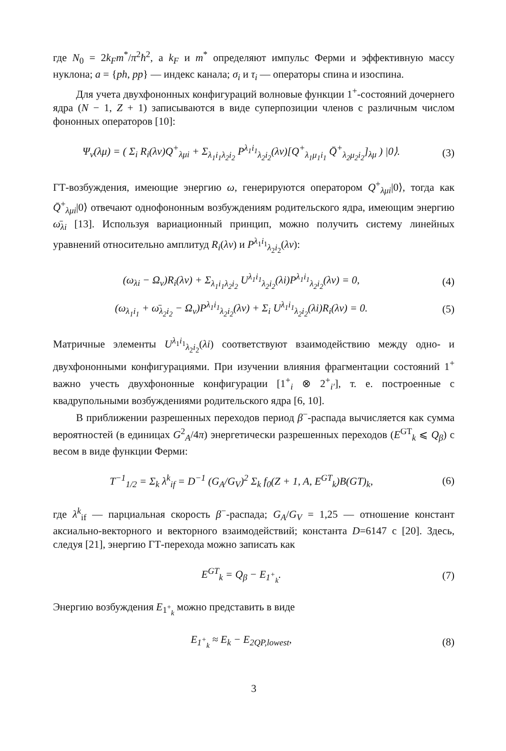где N<sub>0</sub> = 2k<sub>F</sub>m<sup>*</sup>/π<sup>2</sup>ħ<sup>2</sup>, а k<sub>F</sub> и m<sup>*</sup> определяют импульс Ферми и эффективную массу нуклона; a = {ph, pp} — индекс канала; σ<sub>i</sub> и τ<sub>i</sub> — операторы спина и изоспина.
Для учета двухфононных конфигураций волновые функции 1<sup>+</sup>-состояний дочернего ядра (N − 1, Z + 1) записываются в виде суперпозиции членов с различным числом фононных операторов [10]:
Ψ<sub>ν</sub>(λμ) = ( Σ<sub>i</sub> R<sub>i</sub>(λν)Q<sup>+</sup><sub>λμi</sub> + Σ<sub>λ<sub>1</sub>i<sub>1</sub>λ<sub>2</sub>i<sub>2</sub></sub> P<sup>λ<sub>1</sub>i<sub>1</sub></sup><sub>λ<sub>2</sub>i<sub>2</sub></sub>(λν)[Q<sup>+</sup><sub>λ<sub>1</sub>μ<sub>1</sub>i<sub>1</sub></sub> Q̄<sup>+</sup><sub>λ<sub>2</sub>μ<sub>2</sub>i<sub>2</sub></sub>]<sub>λμ</sub> ) |0⟩.
(3)
ГТ-возбуждения, имеющие энергию ω, генерируются оператором Q<sup>+</sup><sub>λμi</sub>|0⟩, тогда как Q̄<sup>+</sup><sub>λμi</sub>|0⟩ отвечают однофононным возбуждениям родительского ядра, имеющим энергию ω̄<sub>λi</sub> [13]. Используя вариационный принцип, можно получить систему линейных уравнений относительно амплитуд R<sub>i</sub>(λν) и P<sup>λ<sub>1</sub>i<sub>1</sub></sup><sub>λ<sub>2</sub>i<sub>2</sub></sub>(λν):
(ω<sub>λi</sub> − Ω<sub>ν</sub>)R<sub>i</sub>(λν) + Σ<sub>λ<sub>1</sub>i<sub>1</sub>λ<sub>2</sub>i<sub>2</sub></sub> U<sup>λ<sub>1</sub>i<sub>1</sub></sup><sub>λ<sub>2</sub>i<sub>2</sub></sub>(λi)P<sup>λ<sub>1</sub>i<sub>1</sub></sup><sub>λ<sub>2</sub>i<sub>2</sub></sub>(λν) = 0,
(4)
(ω<sub>λ<sub>1</sub>i<sub>1</sub></sub> + ω̄<sub>λ<sub>2</sub>i<sub>2</sub></sub> − Ω<sub>ν</sub>)P<sup>λ<sub>1</sub>i<sub>1</sub></sup><sub>λ<sub>2</sub>i<sub>2</sub></sub>(λν) + Σ<sub>i</sub> U<sup>λ<sub>1</sub>i<sub>1</sub></sup><sub>λ<sub>2</sub>i<sub>2</sub></sub>(λi)R<sub>i</sub>(λν) = 0.
(5)
Матричные элементы U<sup>λ<sub>1</sub>i<sub>1</sub></sup><sub>λ<sub>2</sub>i<sub>2</sub></sub>(λi) соответствуют взаимодействию между одно- и двухфононными конфигурациями. При изучении влияния фрагментации состояний 1<sup>+</sup> важно учесть двухфононные конфигурации [1<sup>+</sup><sub>i</sub> ⊗ 2<sup>+</sup><sub>i′</sub>], т. е. построенные с квадрупольными возбуждениями родительского ядра [6, 10].
В приближении разрешенных переходов период β<sup>−</sup>-распада вычисляется как сумма вероятностей (в единицах G<sup>2</sup><sub>A</sub>/4π) энергетически разрешенных переходов (E<sup>GT</sup><sub>k</sub> ⩽ Q<sub>β</sub>) с весом в виде функции Ферми:
T<sup>−1</sup><sub>1/2</sub> = Σ<sub>k</sub> λ<sup>k</sup><sub>if</sub> = D<sup>−1</sup> (G<sub>A</sub>/G<sub>V</sub>)<sup>2</sup> Σ<sub>k</sub> f<sub>0</sub>(Z + 1, A, E<sup>GT</sup><sub>k</sub>)B(GT)<sub>k</sub>,
(6)
где λ<sup>k</sup><sub>if</sub> — парциальная скорость β<sup>−</sup>-распада; G<sub>A</sub>/G<sub>V</sub> = 1,25 — отношение констант аксиально-векторного и векторного взаимодействий; константа D=6147 с [20]. Здесь, следуя [21], энергию ГТ-перехода можно записать как
E<sup>GT</sup><sub>k</sub> = Q<sub>β</sub> − E<sub>1<sup>+</sup><sub>k</sub></sub>. (7)
Энергию возбуждения E<sub>1<sup>+</sup><sub>k</sub></sub> можно представить в виде
E<sub>1<sup>+</sup><sub>k</sub></sub> ≈ E<sub>k</sub> − E<sub>2QP,lowest</sub>, (8)
3